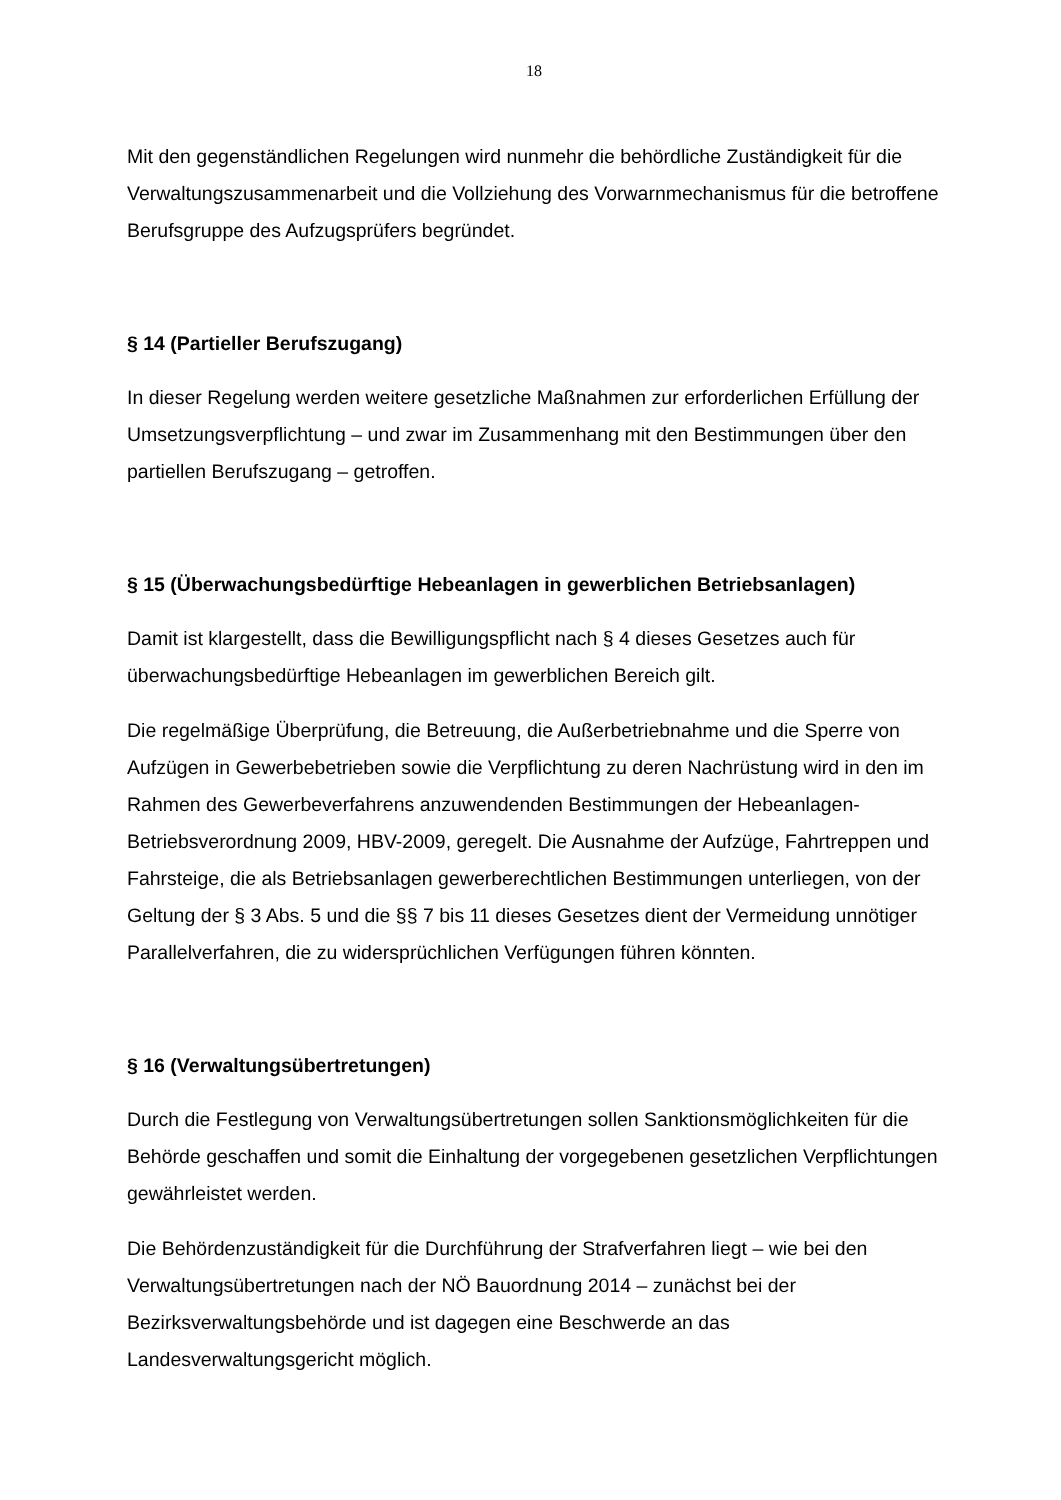18
Mit den gegenständlichen Regelungen wird nunmehr die behördliche Zuständigkeit für die Verwaltungszusammenarbeit und die Vollziehung des Vorwarnmechanismus für die betroffene Berufsgruppe des Aufzugsprüfers begründet.
§ 14 (Partieller Berufszugang)
In dieser Regelung werden weitere gesetzliche Maßnahmen zur erforderlichen Erfüllung der Umsetzungsverpflichtung – und zwar im Zusammenhang mit den Bestimmungen über den partiellen Berufszugang – getroffen.
§ 15 (Überwachungsbedürftige Hebeanlagen in gewerblichen Betriebsanlagen)
Damit ist klargestellt, dass die Bewilligungspflicht nach § 4 dieses Gesetzes auch für überwachungsbedürftige Hebeanlagen im gewerblichen Bereich gilt.
Die regelmäßige Überprüfung, die Betreuung, die Außerbetriebnahme und die Sperre von Aufzügen in Gewerbebetrieben sowie die Verpflichtung zu deren Nachrüstung wird in den im Rahmen des Gewerbeverfahrens anzuwendenden Bestimmungen der Hebeanlagen-Betriebsverordnung 2009, HBV-2009, geregelt. Die Ausnahme der Aufzüge, Fahrtreppen und Fahrsteige, die als Betriebsanlagen gewerberechtlichen Bestimmungen unterliegen, von der Geltung der § 3 Abs. 5 und die §§ 7 bis 11 dieses Gesetzes dient der Vermeidung unnötiger Parallelverfahren, die zu widersprüchlichen Verfügungen führen könnten.
§ 16 (Verwaltungsübertretungen)
Durch die Festlegung von Verwaltungsübertretungen sollen Sanktionsmöglichkeiten für die Behörde geschaffen und somit die Einhaltung der vorgegebenen gesetzlichen Verpflichtungen gewährleistet werden.
Die Behördenzuständigkeit für die Durchführung der Strafverfahren liegt – wie bei den Verwaltungsübertretungen nach der NÖ Bauordnung 2014 – zunächst bei der Bezirksverwaltungsbehörde und ist dagegen eine Beschwerde an das Landesverwaltungsgericht möglich.